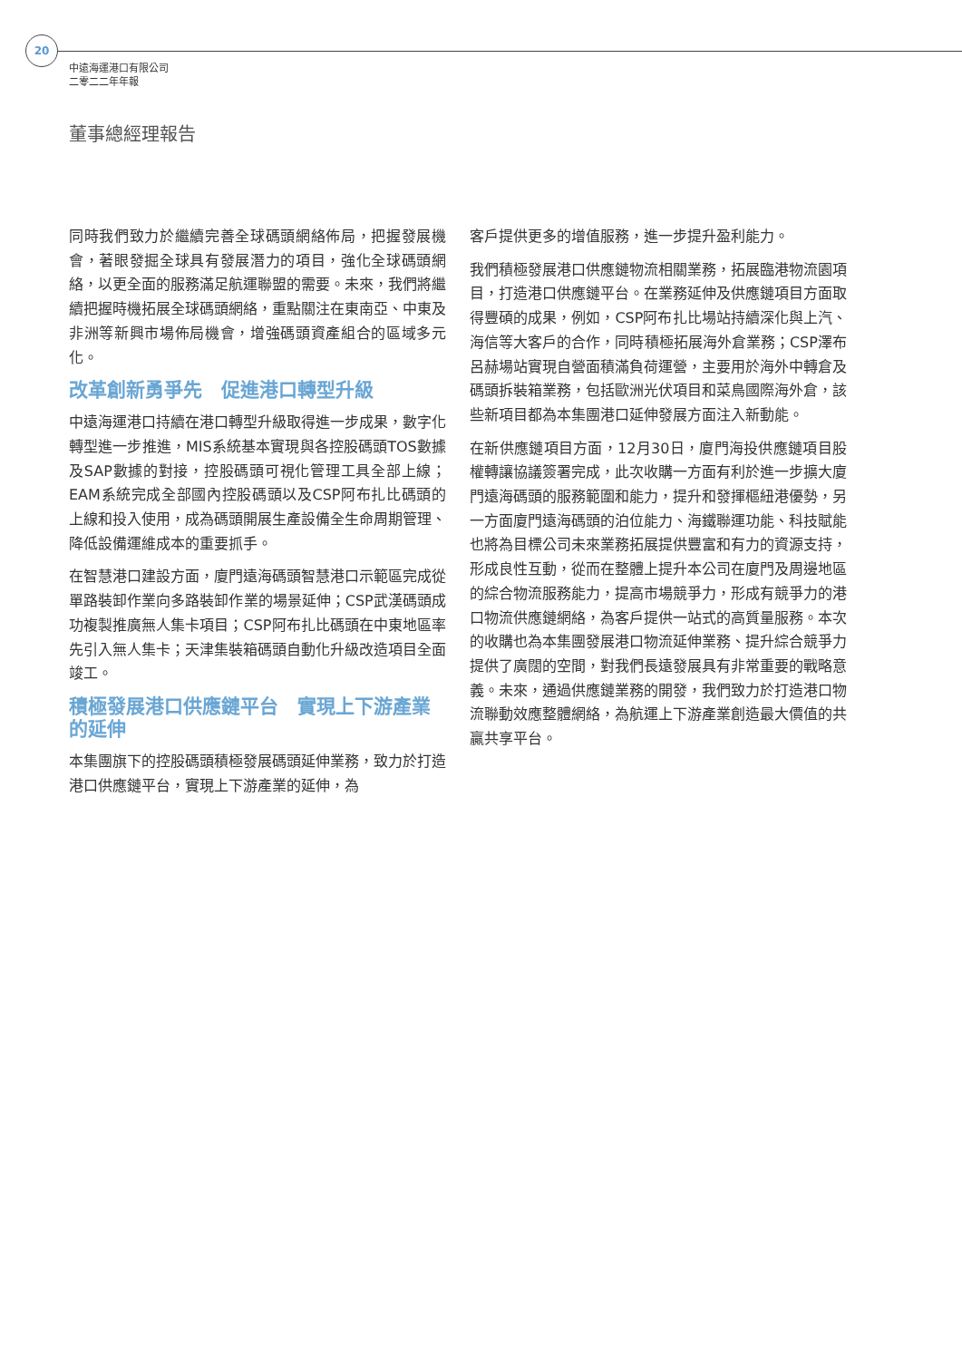20
中遠海運港口有限公司
二零二二年年報
董事總經理報告
同時我們致力於繼續完善全球碼頭網絡佈局，把握發展機會，著眼發掘全球具有發展潛力的項目，強化全球碼頭網絡，以更全面的服務滿足航運聯盟的需要。未來，我們將繼續把握時機拓展全球碼頭網絡，重點關注在東南亞、中東及非洲等新興市場佈局機會，增強碼頭資產組合的區域多元化。
改革創新勇爭先　促進港口轉型升級
中遠海運港口持續在港口轉型升級取得進一步成果，數字化轉型進一步推進，MIS系統基本實現與各控股碼頭TOS數據及SAP數據的對接，控股碼頭可視化管理工具全部上線；EAM系統完成全部國內控股碼頭以及CSP阿布扎比碼頭的上線和投入使用，成為碼頭開展生產設備全生命周期管理、降低設備運維成本的重要抓手。
在智慧港口建設方面，廈門遠海碼頭智慧港口示範區完成從單路裝卸作業向多路裝卸作業的場景延伸；CSP武漢碼頭成功複製推廣無人集卡項目；CSP阿布扎比碼頭在中東地區率先引入無人集卡；天津集裝箱碼頭自動化升級改造項目全面竣工。
積極發展港口供應鏈平台　實現上下游產業的延伸
本集團旗下的控股碼頭積極發展碼頭延伸業務，致力於打造港口供應鏈平台，實現上下游產業的延伸，為
客戶提供更多的增值服務，進一步提升盈利能力。
我們積極發展港口供應鏈物流相關業務，拓展臨港物流園項目，打造港口供應鏈平台。在業務延伸及供應鏈項目方面取得豐碩的成果，例如，CSP阿布扎比場站持續深化與上汽、海信等大客戶的合作，同時積極拓展海外倉業務；CSP澤布呂赫場站實現自營面積滿負荷運營，主要用於海外中轉倉及碼頭拆裝箱業務，包括歐洲光伏項目和菜鳥國際海外倉，該些新項目都為本集團港口延伸發展方面注入新動能。
在新供應鏈項目方面，12月30日，廈門海投供應鏈項目股權轉讓協議簽署完成，此次收購一方面有利於進一步擴大廈門遠海碼頭的服務範圍和能力，提升和發揮樞紐港優勢，另一方面廈門遠海碼頭的泊位能力、海鐵聯運功能、科技賦能也將為目標公司未來業務拓展提供豐富和有力的資源支持，形成良性互動，從而在整體上提升本公司在廈門及周邊地區的綜合物流服務能力，提高市場競爭力，形成有競爭力的港口物流供應鏈網絡，為客戶提供一站式的高質量服務。本次的收購也為本集團發展港口物流延伸業務、提升綜合競爭力提供了廣闊的空間，對我們長遠發展具有非常重要的戰略意義。未來，通過供應鏈業務的開發，我們致力於打造港口物流聯動效應整體網絡，為航運上下游產業創造最大價值的共贏共享平台。